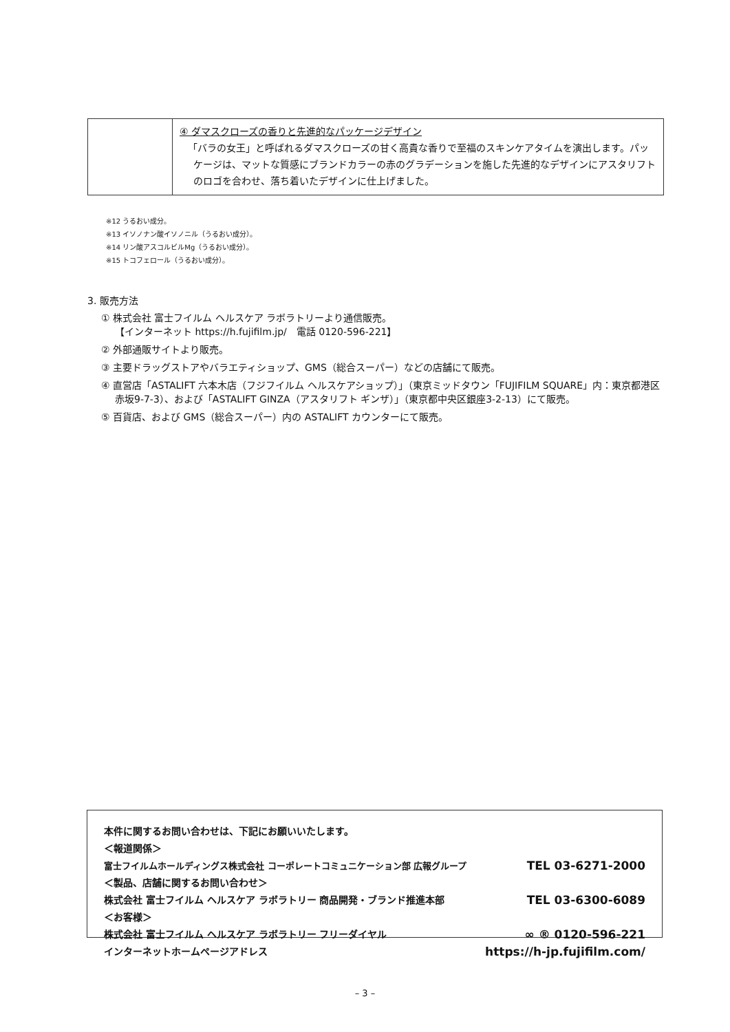| | ④ ダマスクローズの香りと先進的なパッケージデザイン 「バラの女王」と呼ばれるダマスクローズの甘く高貴な香りで至福のスキンケアタイムを演出します。パッケージは、マットな質感にブランドカラーの赤のグラデーションを施した先進的なデザインにアスタリフトのロゴを合わせ、落ち着いたデザインに仕上げました。 |
※12 うるおい成分。
※13 イソノナン酸イソノニル（うるおい成分）。
※14 リン酸アスコルビルMg（うるおい成分）。
※15 トコフェロール（うるおい成分）。
3. 販売方法
① 株式会社 富士フイルム ヘルスケア ラボラトリーより通信販売。
【インターネット https://h.fujifilm.jp/　電話 0120-596-221】
② 外部通販サイトより販売。
③ 主要ドラッグストアやバラエティショップ、GMS（総合スーパー）などの店舗にて販売。
④ 直営店「ASTALIFT 六本木店（フジフイルム ヘルスケアショップ）」（東京ミッドタウン「FUJIFILM SQUARE」内：東京都港区赤坂9-7-3）、および「ASTALIFT GINZA（アスタリフト ギンザ）」（東京都中央区銀座3-2-13）にて販売。
⑤ 百貨店、および GMS（総合スーパー）内の ASTALIFT カウンターにて販売。
本件に関するお問い合わせは、下記にお願いいたします。
＜報道関係＞
富士フイルムホールディングス株式会社 コーポレートコミュニケーション部 広報グループ TEL 03-6271-2000
＜製品、店舗に関するお問い合わせ＞
株式会社 富士フイルム ヘルスケア ラボラトリー 商品開発・ブランド推進本部 TEL 03-6300-6089
＜お客様＞
株式会社 富士フイルム ヘルスケア ラボラトリー フリーダイヤル ∞ ® 0120-596-221
インターネットホームページアドレス https://h-jp.fujifilm.com/
– 3 –